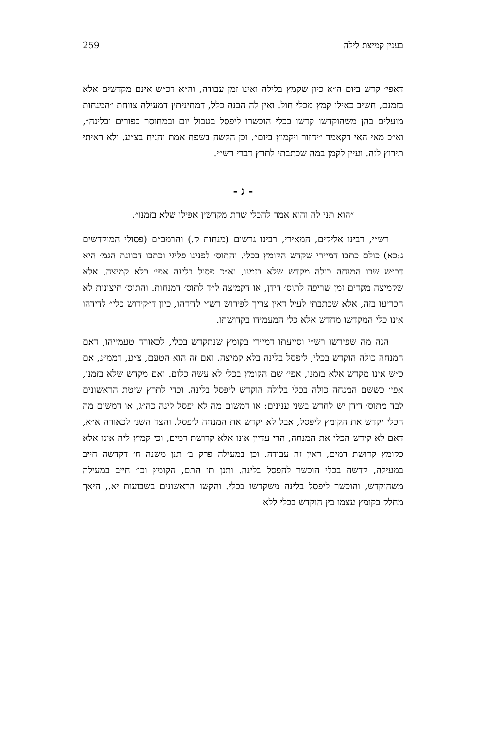בענין קמיצת לילה 259
דאפי׳ קדש ביום ה״א כיון שקמץ בלילה ואינו זמן עבודה, וה״א דכ״ש אינם מקדשים אלא בזמנם, חשיב כאילו קמץ מכלי חול. ואין לה הבנה כלל, דמתיניתין דמעילה צווחת ״המנחות מועלים בהן משהוקדשו קדשו בכלי הוכשרו ליפסל בטבול יום ובמחוסר כפורים ובלינה״, וא״כ מאי האי דקאמר ״יחזור ויקמוץ ביום״. וכן הקשה בשפת אמת והניח בצ״ע. ולא ראיתי תירוץ לזה. ועיין לקמן במה שכתבתי לתרץ דברי רש״י.
- ג -
״הוא תני לה והוא אמר להכלי שרת מקדשין אפילו שלא בזמנו״.
רש״י, רבינו אליקים, המאירי, רבינו גרשום (מנחות ק.) והרמב״ם (פסולי המוקדשים ג:כא) כולם כתבו דמיירי שקדש הקומץ בכלי. והתוס׳ לפנינו פליגי וכתבו דכוונת הגמ׳ היא דכ״ש שבו המנחה כולה מקדש שלא בזמנו, וא״כ פסול בלינה אפי׳ בלא קמיצה, אלא שקמיצה מקדים זמן שריפה לתוס׳ דידן, או דקמיצה ל״ד לתוס׳ דמנחות. והתוס׳ חיצונות לא הכריעו בזה, אלא שכתבתי לעיל דאין צריך לפירוש רש״י לדידהו, כיון ד״קידוש כלי״ לדידהו אינו כלי המקדשו מחדש אלא כלי המעמידו בקדושתו.
הנה מה שפירשו רש״י וסייעתו דמיירי בקומץ שנתקדש בכלי, לכאורה טעמייהו, דאם המנחה כולה הוקדש בכלי, ליפסל בלינה בלא קמיצה. ואם זה הוא הטעם, צ״ע, דממ״נ, אם כ״ש אינו מקדש אלא בזמנו, אפי׳ שם הקומץ בכלי לא עשה כלום. ואם מקדש שלא בזמנו, אפי׳ כששם המנחה כולה בכלי בלילה הוקדש ליפסל בלינה. וכדי לתרץ שיטת הראשונים לבד מתוס׳ דידן יש לחדש בשני ענינים: או דמשום מה לא יפסל לינה כה״ג, או דמשום מה הכלי יקדש את הקומץ ליפסל, אבל לא יקדש את המנחה ליפסל. והצד השני לכאורה א״א, דאם לא קידש הכלי את המנחה, הרי עדיין אינו אלא קדושת דמים, וכי קמיץ ליה אינו אלא כקומץ קדושת דמים, דאין זה עבודה. וכן במעילה פרק ב׳ תנן משנה ח׳ דקדשה חייב במעילה, קדשה בכלי הוכשר להפסל בלינה. ותנן תו התם, הקומץ וכו׳ חייב במעילה משהוקדש, והוכשר ליפסל בלינה משקדשו בכלי. והקשו הראשונים בשבועות יא., היאך מחלק בקומץ עצמו בין הוקדש בכלי ללא